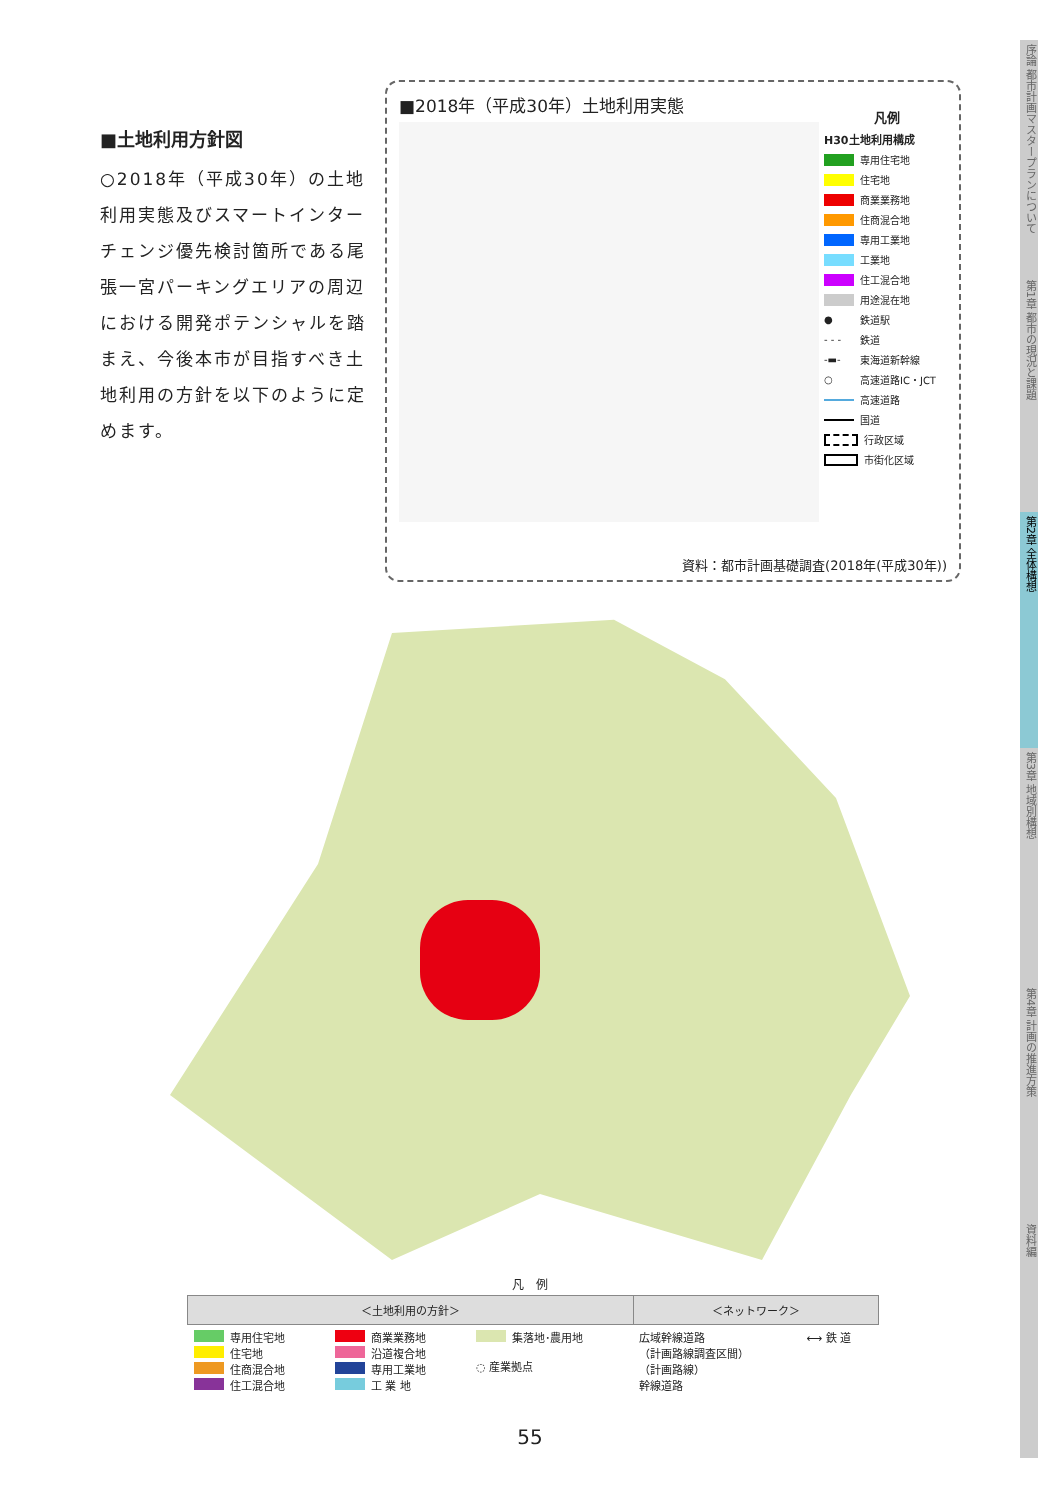■土地利用方針図
○2018年（平成30年）の土地利用実態及びスマートインターチェンジ優先検討箇所である尾張一宮パーキングエリアの周辺における開発ポテンシャルを踏まえ、今後本市が目指すべき土地利用の方針を以下のように定めます。
■2018年（平成30年）土地利用実態
凡例
H30土地利用構成
専用住宅地
住宅地
商業業務地
住商混合地
専用工業地
工業地
住工混合地
用途混在地
● 鉄道駅
- - - 鉄道
-▬- 東海道新幹線
○ 高速道路IC・JCT
高速道路
国道
行政区域
市街化区域
資料：都市計画基礎調査(2018年(平成30年))
凡　例
| ＜土地利用の方針＞ | | | ＜ネットワーク＞ | |
| --- | --- | --- | --- | --- |
| 専用住宅地 住宅地 住商混合地 住工混合地 | 商業業務地 沿道複合地 専用工業地 工 業 地 | 集落地･農用地 ◌ 産業拠点 | 広域幹線道路 （計画路線調査区間） （計画路線） 幹線道路 | ⟷ 鉄 道 |
55
序論 都市計画マスタープランについて
第1章 都市の現況と課題
第2章 全体構想
第3章 地域別構想
第4章 計画の推進方策
資料編